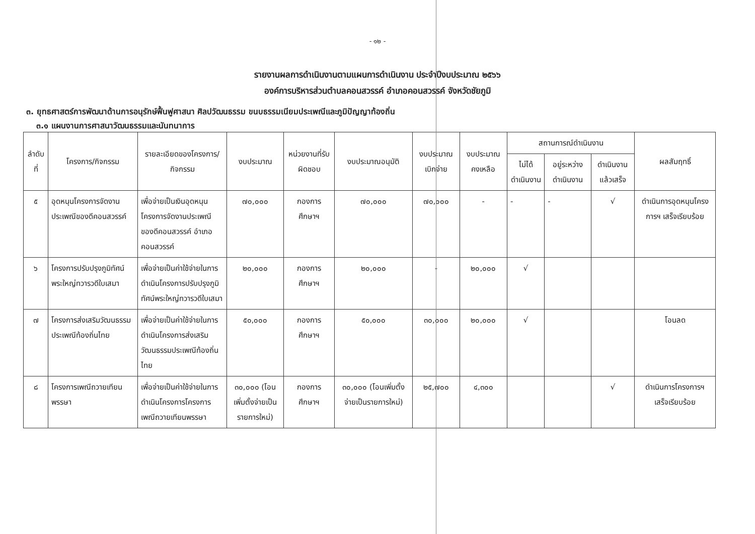- ๑๒ -
รายงานผลการดำเนินงานตามแผนการดำเนินงาน ประจำปีงบประมาณ ๒๕๖๖
องค์การบริหารส่วนตำบลคอนสวรรค์ อำเภอคอนสวรรค์ จังหวัดชัยภูมิ
๓. ยุทธศาสตร์การพัฒนาด้านการอนุรักษ์ฟื้นฟูศาสนา ศิลปวัฒนธรรม ขนบธรรมเนียมประเพณีและภูมิปัญญาท้องถิ่น
๓.๑ แผนงานการศาสนาวัฒนธรรมและนันทนาการ
| ลำดับที่ | โครงการ/กิจกรรม | รายละเอียดของโครงการ/กิจกรรม | งบประมาณ | หน่วยงานที่รับผิดชอบ | งบประมาณอนุมัติ | งบประมาณเบิกจ่าย | งบประมาณคงเหลือ | สถานการณ์ดำเนินงาน | | | ผลสัมฤทธิ์ |
| --- | --- | --- | --- | --- | --- | --- | --- | --- | --- | --- | --- |
| | | | | | | | | ไม่ได้ดำเนินงาน | อยู่ระหว่างดำเนินงาน | ดำเนินงานแล้วเสร็จ | |
| ๕ | อุดหนุนโครงการจัดงานประเพณีของดีคอนสวรรค์ | เพื่อจ่ายเป็นเงินอุดหนุนโครงการจัดงานประเพณีของดีคอนสวรรค์ อำเภอคอนสวรรค์ | ๗๐,๐๐๐ | กองการศึกษาฯ | ๗๐,๐๐๐ | ๗๐,๐๐๐ | - | - | - | √ | ดำเนินการอุดหนุนโครงการฯ เสร็จเรียบร้อย |
| ๖ | โครงการปรับปรุงภูมิทัศน์พระใหญ่ทวารวดีใบเสมา | เพื่อจ่ายเป็นค่าใช้จ่ายในการดำเนินโครงการปรับปรุงภูมิทัศน์พระใหญ่ทวารวดีใบเสมา | ๒๐,๐๐๐ | กองการศึกษาฯ | ๒๐,๐๐๐ | - | ๒๐,๐๐๐ | √ | | | |
| ๗ | โครงการส่งเสริมวัฒนธรรมประเพณีท้องถิ่นไทย | เพื่อจ่ายเป็นค่าใช้จ่ายในการดำเนินโครงการส่งเสริมวัฒนธรรมประเพณีท้องถิ่นไทย | ๕๐,๐๐๐ | กองการศึกษาฯ | ๕๐,๐๐๐ | ๓๐,๐๐๐ | ๒๐,๐๐๐ | √ | | | โอนลด |
| ๘ | โครงการเพณีถวายเทียนพรรษา | เพื่อจ่ายเป็นค่าใช้จ่ายในการดำเนินโครงการโครงการเพณีถวายเทียนพรรษา | ๓๐,๐๐๐ (โอนเพิ่มตั้งจ่ายเป็นรายการใหม่) | กองการศึกษาฯ | ๓๐,๐๐๐ (โอนเพิ่มตั้งจ่ายเป็นรายการใหม่) | ๒๕,๗๐๐ | ๔,๓๐๐ | | | √ | ดำเนินการโครงการฯ เสร็จเรียบร้อย |